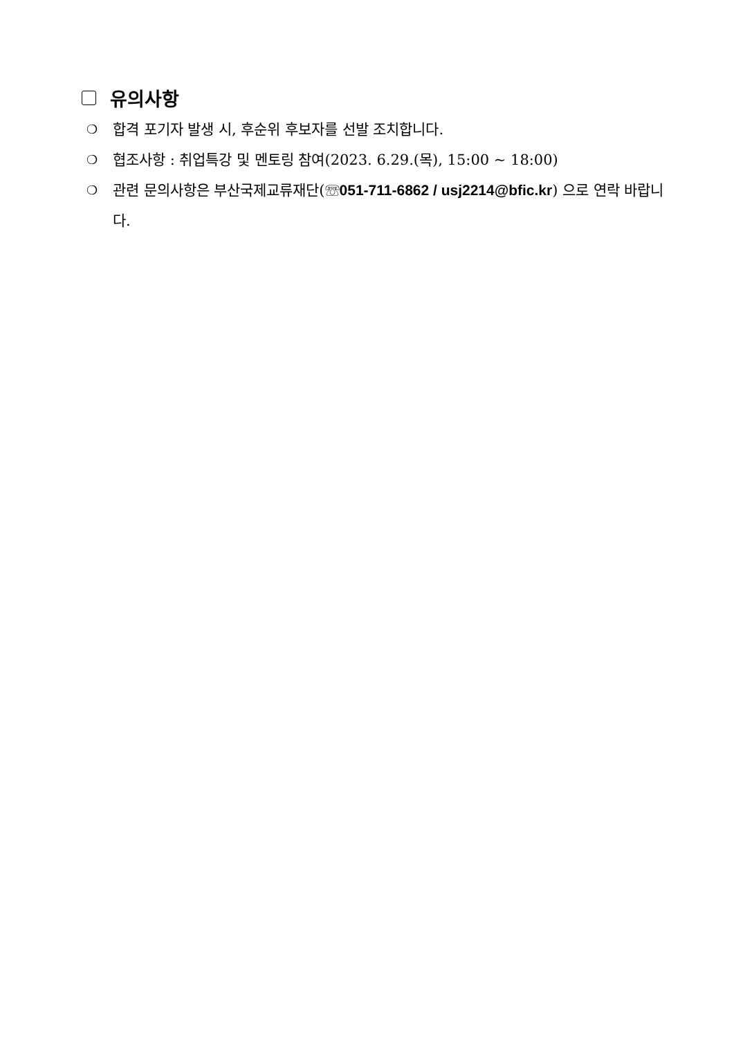유의사항
❍ 합격 포기자 발생 시, 후순위 후보자를 선발 조치합니다.
❍ 협조사항 : 취업특강 및 멘토링 참여(2023. 6.29.(목), 15:00 ~ 18:00)
❍ 관련 문의사항은 부산국제교류재단(☏051-711-6862 / usj2214@bfic.kr) 으로 연락 바랍니다.